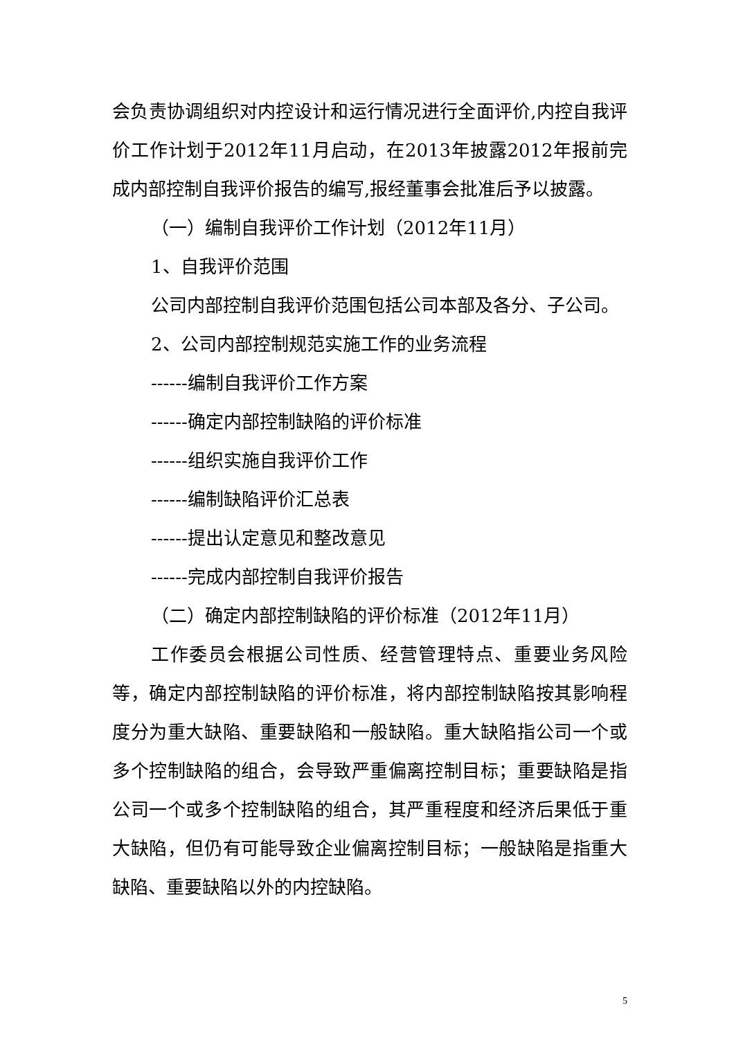会负责协调组织对内控设计和运行情况进行全面评价,内控自我评价工作计划于2012年11月启动，在2013年披露2012年报前完成内部控制自我评价报告的编写,报经董事会批准后予以披露。
（一）编制自我评价工作计划（2012年11月）
1、自我评价范围
公司内部控制自我评价范围包括公司本部及各分、子公司。
2、公司内部控制规范实施工作的业务流程
------编制自我评价工作方案
------确定内部控制缺陷的评价标准
------组织实施自我评价工作
------编制缺陷评价汇总表
------提出认定意见和整改意见
------完成内部控制自我评价报告
（二）确定内部控制缺陷的评价标准（2012年11月）
工作委员会根据公司性质、经营管理特点、重要业务风险等，确定内部控制缺陷的评价标准，将内部控制缺陷按其影响程度分为重大缺陷、重要缺陷和一般缺陷。重大缺陷指公司一个或多个控制缺陷的组合，会导致严重偏离控制目标；重要缺陷是指公司一个或多个控制缺陷的组合，其严重程度和经济后果低于重大缺陷，但仍有可能导致企业偏离控制目标；一般缺陷是指重大缺陷、重要缺陷以外的内控缺陷。
5